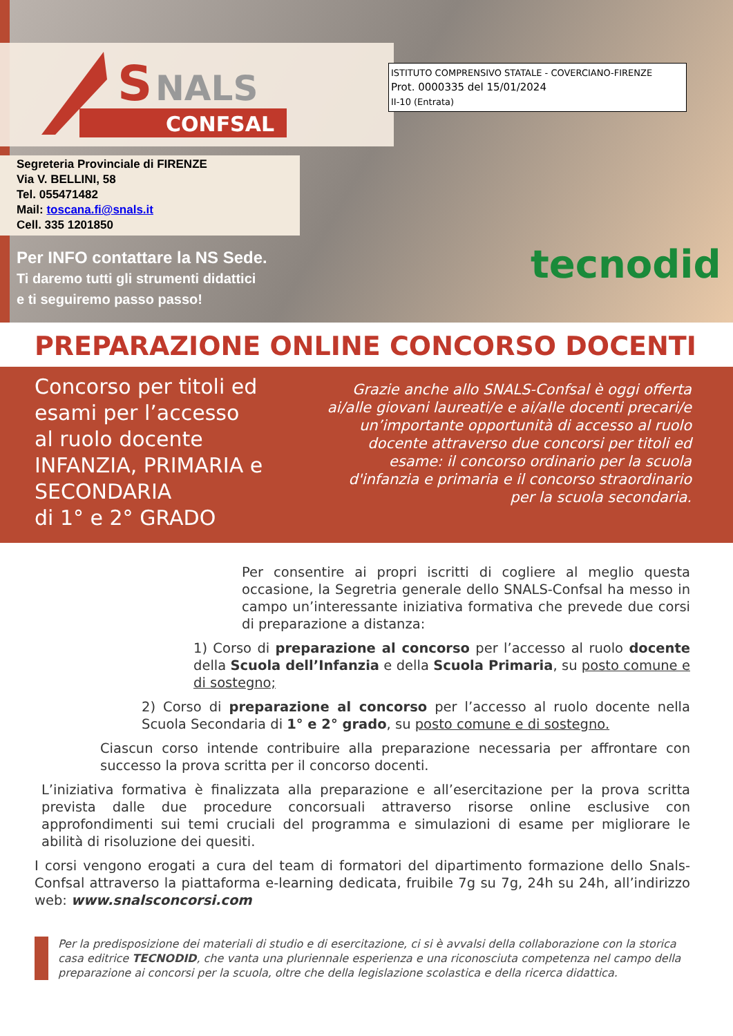S
NALS
CONFSAL
ISTITUTO COMPRENSIVO STATALE - COVERCIANO-FIRENZE
Prot. 0000335 del 15/01/2024
II-10 (Entrata)
Segreteria Provinciale di FIRENZE
Via V. BELLINI, 58
Tel. 055471482
Mail: toscana.fi@snals.it
Cell. 335 1201850
Per INFO contattare la NS Sede.
Ti daremo tutti gli strumenti didattici
e ti seguiremo passo passo!
tecnodid
PREPARAZIONE ONLINE CONCORSO DOCENTI
Concorso per titoli ed esami per l’accesso
al ruolo docente
INFANZIA, PRIMARIA e SECONDARIA
di 1° e 2° GRADO
Grazie anche allo SNALS-Confsal è oggi offerta ai/alle giovani laureati/e e ai/alle docenti precari/e un’importante opportunità di accesso al ruolo docente attraverso due concorsi per titoli ed esame: il concorso ordinario per la scuola d'infanzia e primaria e il concorso straordinario per la scuola secondaria.
Per consentire ai propri iscritti di cogliere al meglio questa occasione, la Segretria generale dello SNALS-Confsal ha messo in campo un’interessante iniziativa formativa che prevede due corsi di preparazione a distanza:
1) Corso di preparazione al concorso per l’accesso al ruolo docente della Scuola dell’Infanzia e della Scuola Primaria, su posto comune e di sostegno;
2) Corso di preparazione al concorso per l’accesso al ruolo docente nella Scuola Secondaria di 1° e 2° grado, su posto comune e di sostegno.
Ciascun corso intende contribuire alla preparazione necessaria per affrontare con successo la prova scritta per il concorso docenti.
L’iniziativa formativa è finalizzata alla preparazione e all’esercitazione per la prova scritta prevista dalle due procedure concorsuali attraverso risorse online esclusive con approfondimenti sui temi cruciali del programma e simulazioni di esame per migliorare le abilità di risoluzione dei quesiti.
I corsi vengono erogati a cura del team di formatori del dipartimento formazione dello Snals-Confsal attraverso la piattaforma e-learning dedicata, fruibile 7g su 7g, 24h su 24h, all’indirizzo web: www.snalsconcorsi.com
Per la predisposizione dei materiali di studio e di esercitazione, ci si è avvalsi della collaborazione con la storica casa editrice TECNODID, che vanta una pluriennale esperienza e una riconosciuta competenza nel campo della preparazione ai concorsi per la scuola, oltre che della legislazione scolastica e della ricerca didattica.